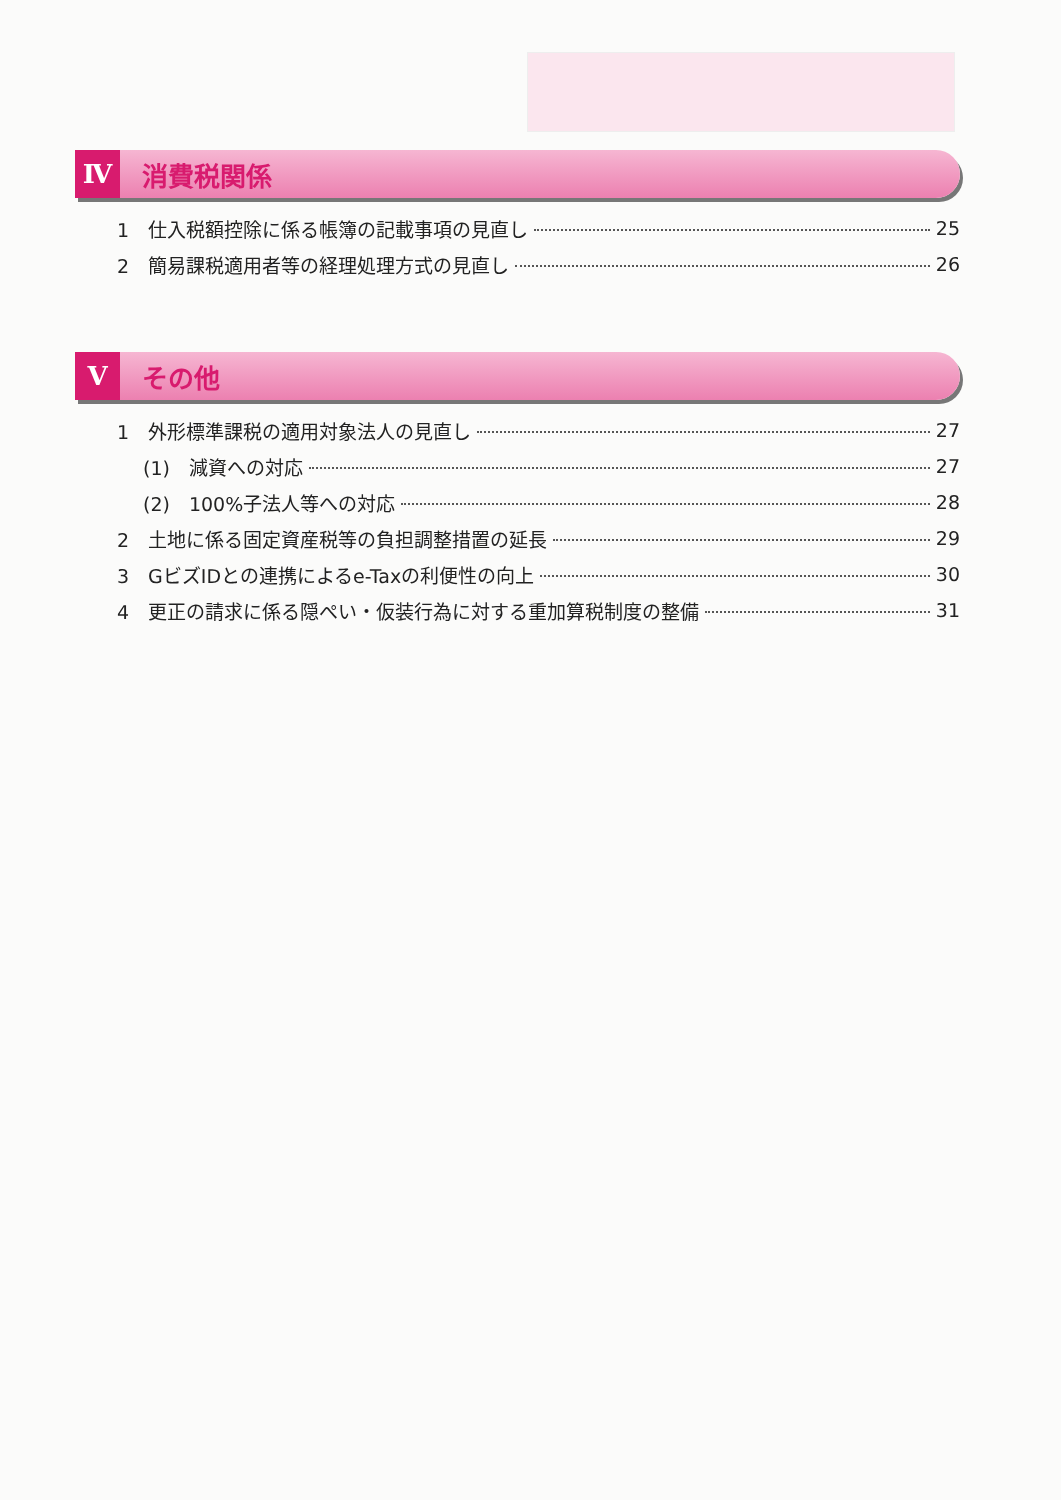Ⅳ
消費税関係
1　仕入税額控除に係る帳簿の記載事項の見直し 25
2　簡易課税適用者等の経理処理方式の見直し 26
Ⅴ
その他
1　外形標準課税の適用対象法人の見直し 27
(1)　減資への対応 27
(2)　100%子法人等への対応 28
2　土地に係る固定資産税等の負担調整措置の延長 29
3　GビズIDとの連携によるe-Taxの利便性の向上 30
4　更正の請求に係る隠ぺい・仮装行為に対する重加算税制度の整備 31